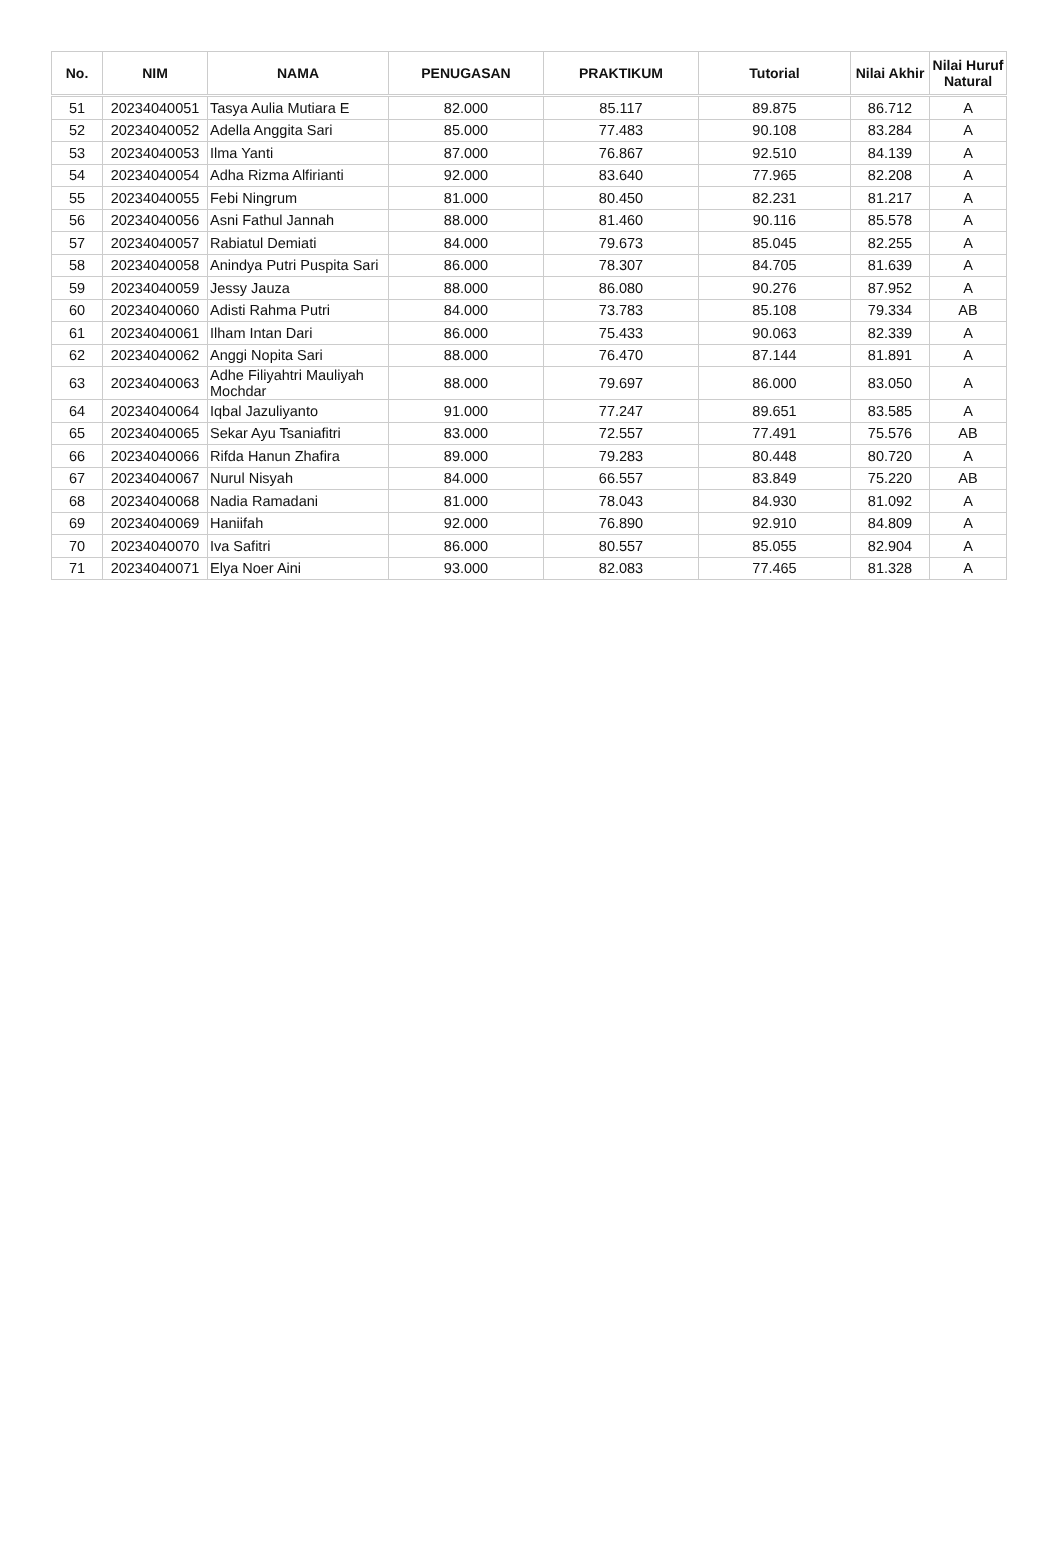| No. | NIM | NAMA | PENUGASAN | PRAKTIKUM | Tutorial | Nilai Akhir | Nilai Huruf Natural |
| --- | --- | --- | --- | --- | --- | --- | --- |
| 51 | 20234040051 | Tasya Aulia Mutiara E | 82.000 | 85.117 | 89.875 | 86.712 | A |
| 52 | 20234040052 | Adella Anggita Sari | 85.000 | 77.483 | 90.108 | 83.284 | A |
| 53 | 20234040053 | Ilma Yanti | 87.000 | 76.867 | 92.510 | 84.139 | A |
| 54 | 20234040054 | Adha Rizma Alfirianti | 92.000 | 83.640 | 77.965 | 82.208 | A |
| 55 | 20234040055 | Febi Ningrum | 81.000 | 80.450 | 82.231 | 81.217 | A |
| 56 | 20234040056 | Asni Fathul Jannah | 88.000 | 81.460 | 90.116 | 85.578 | A |
| 57 | 20234040057 | Rabiatul Demiati | 84.000 | 79.673 | 85.045 | 82.255 | A |
| 58 | 20234040058 | Anindya Putri Puspita Sari | 86.000 | 78.307 | 84.705 | 81.639 | A |
| 59 | 20234040059 | Jessy Jauza | 88.000 | 86.080 | 90.276 | 87.952 | A |
| 60 | 20234040060 | Adisti Rahma Putri | 84.000 | 73.783 | 85.108 | 79.334 | AB |
| 61 | 20234040061 | Ilham Intan Dari | 86.000 | 75.433 | 90.063 | 82.339 | A |
| 62 | 20234040062 | Anggi Nopita Sari | 88.000 | 76.470 | 87.144 | 81.891 | A |
| 63 | 20234040063 | Adhe Filiyahtri Mauliyah Mochdar | 88.000 | 79.697 | 86.000 | 83.050 | A |
| 64 | 20234040064 | Iqbal Jazuliyanto | 91.000 | 77.247 | 89.651 | 83.585 | A |
| 65 | 20234040065 | Sekar Ayu Tsaniafitri | 83.000 | 72.557 | 77.491 | 75.576 | AB |
| 66 | 20234040066 | Rifda Hanun Zhafira | 89.000 | 79.283 | 80.448 | 80.720 | A |
| 67 | 20234040067 | Nurul Nisyah | 84.000 | 66.557 | 83.849 | 75.220 | AB |
| 68 | 20234040068 | Nadia Ramadani | 81.000 | 78.043 | 84.930 | 81.092 | A |
| 69 | 20234040069 | Haniifah | 92.000 | 76.890 | 92.910 | 84.809 | A |
| 70 | 20234040070 | Iva Safitri | 86.000 | 80.557 | 85.055 | 82.904 | A |
| 71 | 20234040071 | Elya Noer Aini | 93.000 | 82.083 | 77.465 | 81.328 | A |